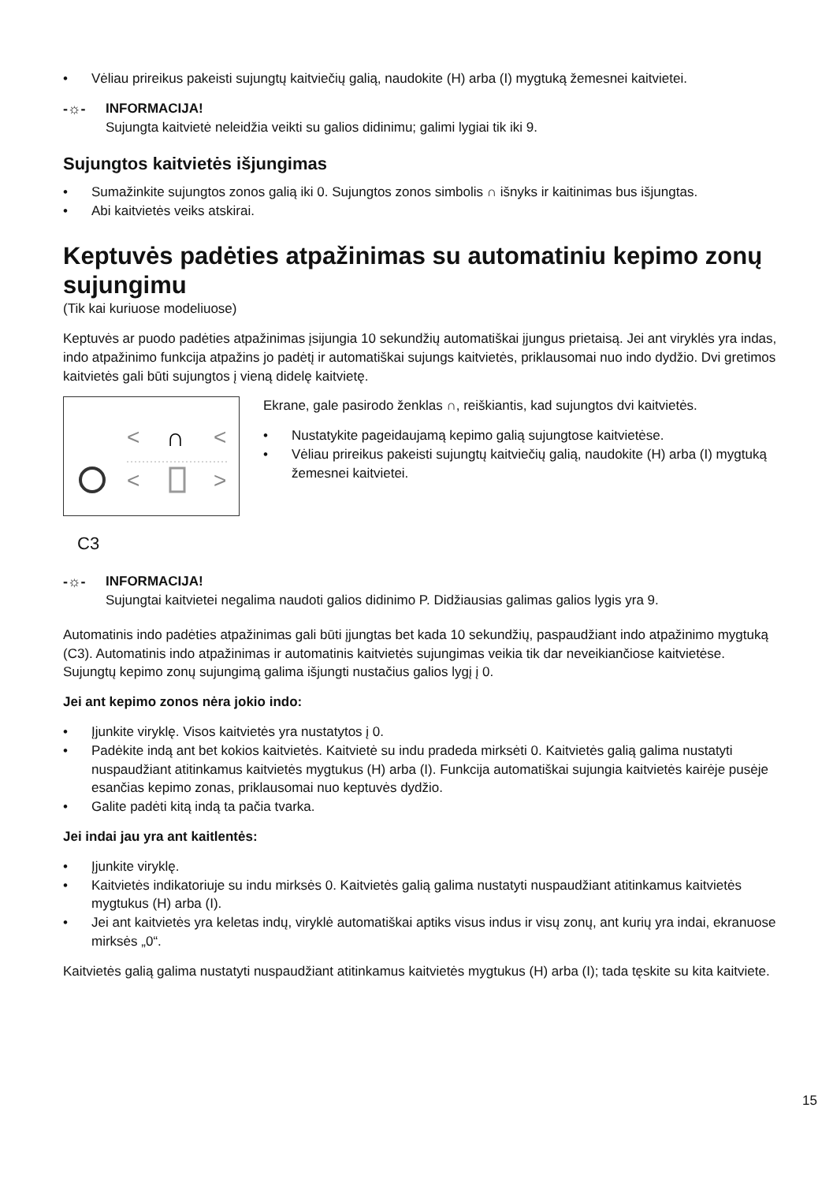• Vėliau prireikus pakeisti sujungtų kaitviečių galią, naudokite (H) arba (I) mygtuką žemesnei kaitvietei.
-☼- INFORMACIJA!
Sujungta kaitvietė neleidžia veikti su galios didinimu; galimi lygiai tik iki 9.
Sujungtos kaitvietės išjungimas
• Sumažinkite sujungtos zonos galią iki 0. Sujungtos zonos simbolis ∩ išnyks ir kaitinimas bus išjungtas.
• Abi kaitvietės veiks atskirai.
Keptuvės padėties atpažinimas su automatiniu kepimo zonų sujungimu
(Tik kai kuriuose modeliuose)
Keptuvės ar puodo padėties atpažinimas įsijungia 10 sekundžių automatiškai įjungus prietaisą. Jei ant viryklės yra indas, indo atpažinimo funkcija atpažins jo padėtį ir automatiškai sujungs kaitvietės, priklausomai nuo indo dydžio. Dvi gretimos kaitvietės gali būti sujungtos į vieną didelę kaitvietę.
<
∩
<
<
>
C3
Ekrane, gale pasirodo ženklas ∩, reiškiantis, kad sujungtos dvi kaitvietės.
• Nustatykite pageidaujamą kepimo galią sujungtose kaitvietėse.
• Vėliau prireikus pakeisti sujungtų kaitviečių galią, naudokite (H) arba (I) mygtuką žemesnei kaitvietei.
-☼- INFORMACIJA!
Sujungtai kaitvietei negalima naudoti galios didinimo P. Didžiausias galimas galios lygis yra 9.
Automatinis indo padėties atpažinimas gali būti įjungtas bet kada 10 sekundžių, paspaudžiant indo atpažinimo mygtuką (C3). Automatinis indo atpažinimas ir automatinis kaitvietės sujungimas veikia tik dar neveikiančiose kaitvietėse. Sujungtų kepimo zonų sujungimą galima išjungti nustačius galios lygį į 0.
Jei ant kepimo zonos nėra jokio indo:
• Įjunkite viryklę. Visos kaitvietės yra nustatytos į 0.
• Padėkite indą ant bet kokios kaitvietės. Kaitvietė su indu pradeda mirksėti 0. Kaitvietės galią galima nustatyti nuspaudžiant atitinkamus kaitvietės mygtukus (H) arba (I). Funkcija automatiškai sujungia kaitvietės kairėje pusėje esančias kepimo zonas, priklausomai nuo keptuvės dydžio.
• Galite padėti kitą indą ta pačia tvarka.
Jei indai jau yra ant kaitlentės:
• Įjunkite viryklę.
• Kaitvietės indikatoriuje su indu mirksės 0. Kaitvietės galią galima nustatyti nuspaudžiant atitinkamus kaitvietės mygtukus (H) arba (I).
• Jei ant kaitvietės yra keletas indų, viryklė automatiškai aptiks visus indus ir visų zonų, ant kurių yra indai, ekranuose mirksės „0“.
Kaitvietės galią galima nustatyti nuspaudžiant atitinkamus kaitvietės mygtukus (H) arba (I); tada tęskite su kita kaitviete.
15